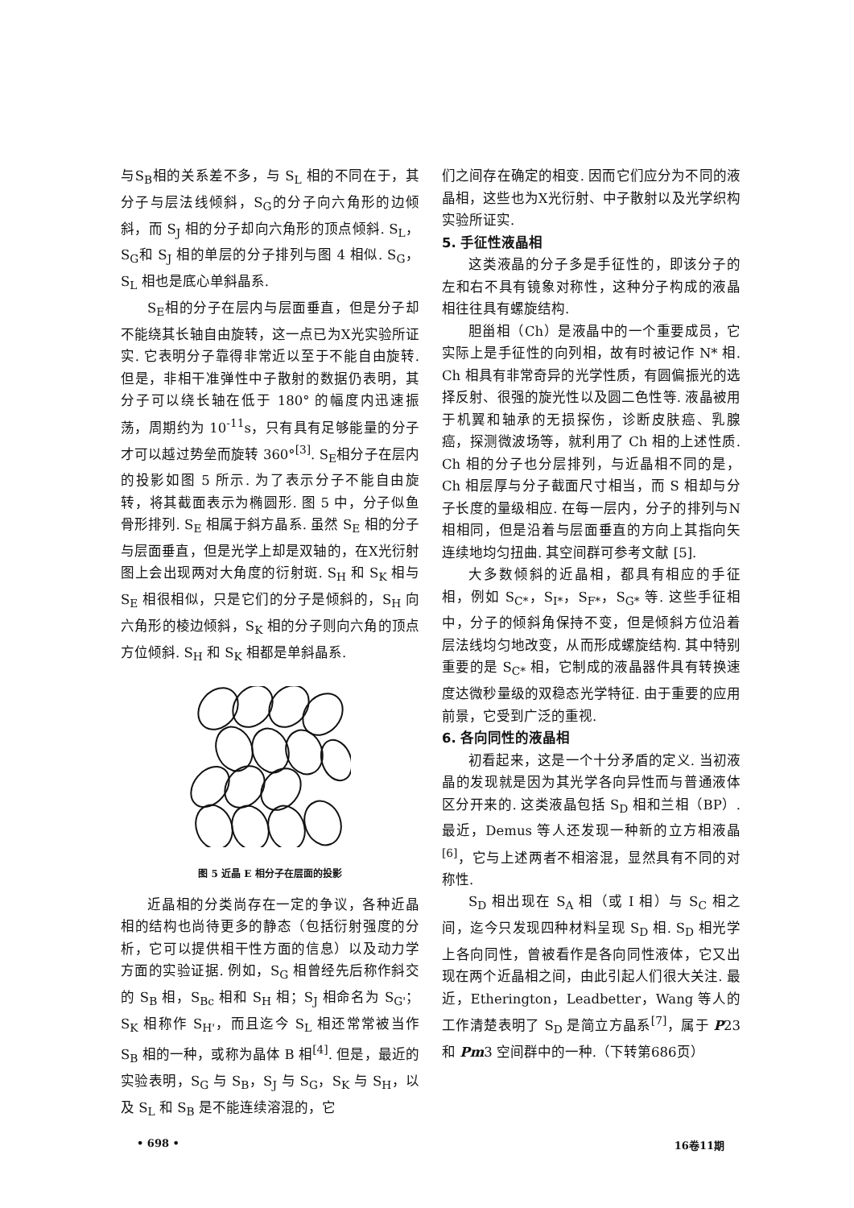与S<sub>B</sub>相的关系差不多，与 S<sub>L</sub> 相的不同在于，其分子与层法线倾斜，S<sub>G</sub>的分子向六角形的边倾斜，而 S<sub>J</sub> 相的分子却向六角形的顶点倾斜. S<sub>L</sub>，S<sub>G</sub>和 S<sub>J</sub> 相的单层的分子排列与图 4 相似. S<sub>G</sub>，S<sub>L</sub> 相也是底心单斜晶系.
S<sub>E</sub>相的分子在层内与层面垂直，但是分子却不能绕其长轴自由旋转，这一点已为X光实验所证实. 它表明分子靠得非常近以至于不能自由旋转. 但是，非相干准弹性中子散射的数据仍表明，其分子可以绕长轴在低于 180° 的幅度内迅速振荡，周期约为 10<sup>-11</sup>s，只有具有足够能量的分子才可以越过势垒而旋转 360°<sup>[3]</sup>. S<sub>E</sub>相分子在层内的投影如图 5 所示. 为了表示分子不能自由旋转，将其截面表示为椭圆形. 图 5 中，分子似鱼骨形排列. S<sub>E</sub> 相属于斜方晶系. 虽然 S<sub>E</sub> 相的分子与层面垂直，但是光学上却是双轴的，在X光衍射图上会出现两对大角度的衍射斑. S<sub>H</sub> 和 S<sub>K</sub> 相与 S<sub>E</sub> 相很相似，只是它们的分子是倾斜的，S<sub>H</sub> 向六角形的棱边倾斜，S<sub>K</sub> 相的分子则向六角的顶点方位倾斜. S<sub>H</sub> 和 S<sub>K</sub> 相都是单斜晶系.
图 5 近晶 E 相分子在层面的投影
近晶相的分类尚存在一定的争议，各种近晶相的结构也尚待更多的静态（包括衍射强度的分析，它可以提供相干性方面的信息）以及动力学方面的实验证据. 例如，S<sub>G</sub> 相曾经先后称作斜交的 S<sub>B</sub> 相，S<sub>Bc</sub> 相和 S<sub>H</sub> 相；S<sub>J</sub> 相命名为 S<sub>G'</sub>；S<sub>K</sub> 相称作 S<sub>H'</sub>，而且迄今 S<sub>L</sub> 相还常常被当作 S<sub>B</sub> 相的一种，或称为晶体 B 相<sup>[4]</sup>. 但是，最近的实验表明，S<sub>G</sub> 与 S<sub>B</sub>，S<sub>J</sub> 与 S<sub>G</sub>，S<sub>K</sub> 与 S<sub>H</sub>，以及 S<sub>L</sub> 和 S<sub>B</sub> 是不能连续溶混的，它
们之间存在确定的相变. 因而它们应分为不同的液晶相，这些也为X光衍射、中子散射以及光学织构实验所证实.
5. 手征性液晶相
这类液晶的分子多是手征性的，即该分子的左和右不具有镜象对称性，这种分子构成的液晶相往往具有螺旋结构.
胆甾相（Ch）是液晶中的一个重要成员，它实际上是手征性的向列相，故有时被记作 N* 相. Ch 相具有非常奇异的光学性质，有圆偏振光的选择反射、很强的旋光性以及圆二色性等. 液晶被用于机翼和轴承的无损探伤，诊断皮肤癌、乳腺癌，探测微波场等，就利用了 Ch 相的上述性质. Ch 相的分子也分层排列，与近晶相不同的是，Ch 相层厚与分子截面尺寸相当，而 S 相却与分子长度的量级相应. 在每一层内，分子的排列与N相相同，但是沿着与层面垂直的方向上其指向矢连续地均匀扭曲. 其空间群可参考文献 [5].
大多数倾斜的近晶相，都具有相应的手征相，例如 S<sub>C*</sub>，S<sub>I*</sub>，S<sub>F*</sub>，S<sub>G*</sub> 等. 这些手征相中，分子的倾斜角保持不变，但是倾斜方位沿着层法线均匀地改变，从而形成螺旋结构. 其中特别重要的是 S<sub>C*</sub> 相，它制成的液晶器件具有转换速度达微秒量级的双稳态光学特征. 由于重要的应用前景，它受到广泛的重视.
6. 各向同性的液晶相
初看起来，这是一个十分矛盾的定义. 当初液晶的发现就是因为其光学各向异性而与普通液体区分开来的. 这类液晶包括 S<sub>D</sub> 相和兰相（BP）. 最近，Demus 等人还发现一种新的立方相液晶<sup>[6]</sup>，它与上述两者不相溶混，显然具有不同的对称性.
S<sub>D</sub> 相出现在 S<sub>A</sub> 相（或 I 相）与 S<sub>C</sub> 相之间，迄今只发现四种材料呈现 S<sub>D</sub> 相. S<sub>D</sub> 相光学上各向同性，曾被看作是各向同性液体，它又出现在两个近晶相之间，由此引起人们很大关注. 最近，Etherington，Leadbetter，Wang 等人的工作清楚表明了 S<sub>D</sub> 是简立方晶系<sup>[7]</sup>，属于 P23 和 Pm3 空间群中的一种.（下转第686页）
• 698 • 16卷11期